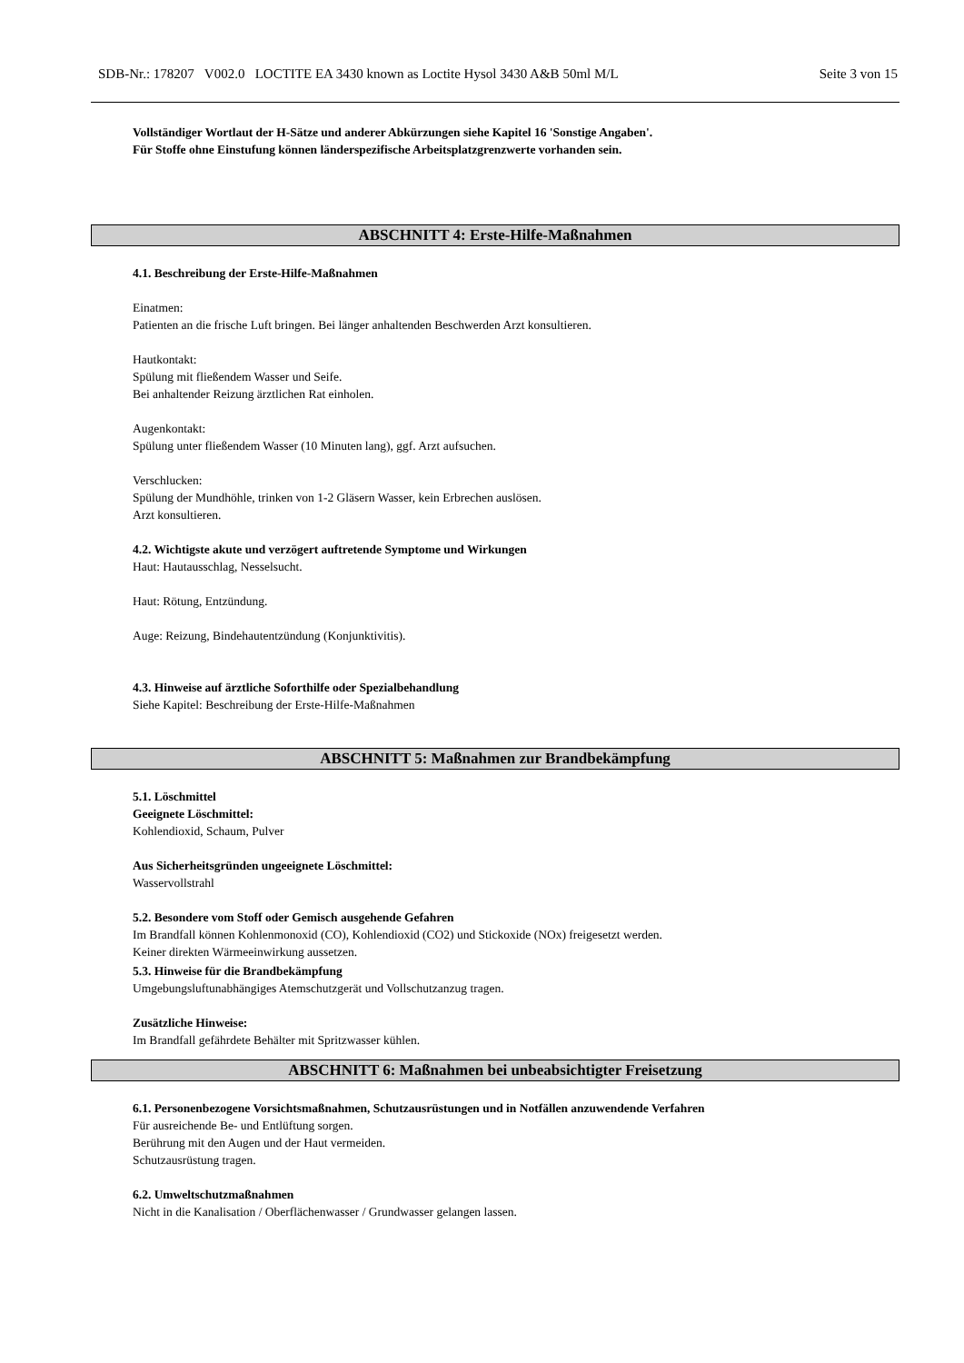SDB-Nr.: 178207 V002.0 LOCTITE EA 3430 known as Loctite Hysol 3430 A&B 50ml M/L Seite 3 von 15
Vollständiger Wortlaut der H-Sätze und anderer Abkürzungen siehe Kapitel 16 'Sonstige Angaben'.
Für Stoffe ohne Einstufung können länderspezifische Arbeitsplatzgrenzwerte vorhanden sein.
ABSCHNITT 4: Erste-Hilfe-Maßnahmen
4.1. Beschreibung der Erste-Hilfe-Maßnahmen
Einatmen:
Patienten an die frische Luft bringen. Bei länger anhaltenden Beschwerden Arzt konsultieren.
Hautkontakt:
Spülung mit fließendem Wasser und Seife.
Bei anhaltender Reizung ärztlichen Rat einholen.
Augenkontakt:
Spülung unter fließendem Wasser (10 Minuten lang), ggf. Arzt aufsuchen.
Verschlucken:
Spülung der Mundhöhle, trinken von 1-2 Gläsern Wasser, kein Erbrechen auslösen.
Arzt konsultieren.
4.2. Wichtigste akute und verzögert auftretende Symptome und Wirkungen
Haut: Hautausschlag, Nesselsucht.
Haut: Rötung, Entzündung.
Auge: Reizung, Bindehautentzündung (Konjunktivitis).
4.3. Hinweise auf ärztliche Soforthilfe oder Spezialbehandlung
Siehe Kapitel: Beschreibung der Erste-Hilfe-Maßnahmen
ABSCHNITT 5: Maßnahmen zur Brandbekämpfung
5.1. Löschmittel
Geeignete Löschmittel:
Kohlendioxid, Schaum, Pulver
Aus Sicherheitsgründen ungeeignete Löschmittel:
Wasservollstrahl
5.2. Besondere vom Stoff oder Gemisch ausgehende Gefahren
Im Brandfall können Kohlenmonoxid (CO), Kohlendioxid (CO2) und Stickoxide (NOx) freigesetzt werden.
Keiner direkten Wärmeeinwirkung aussetzen.
5.3. Hinweise für die Brandbekämpfung
Umgebungsluftunabhängiges Atemschutzgerät und Vollschutzanzug tragen.
Zusätzliche Hinweise:
Im Brandfall gefährdete Behälter mit Spritzwasser kühlen.
ABSCHNITT 6: Maßnahmen bei unbeabsichtigter Freisetzung
6.1. Personenbezogene Vorsichtsmaßnahmen, Schutzausrüstungen und in Notfällen anzuwendende Verfahren
Für ausreichende Be- und Entlüftung sorgen.
Berührung mit den Augen und der Haut vermeiden.
Schutzausrüstung tragen.
6.2. Umweltschutzmaßnahmen
Nicht in die Kanalisation / Oberflächenwasser / Grundwasser gelangen lassen.